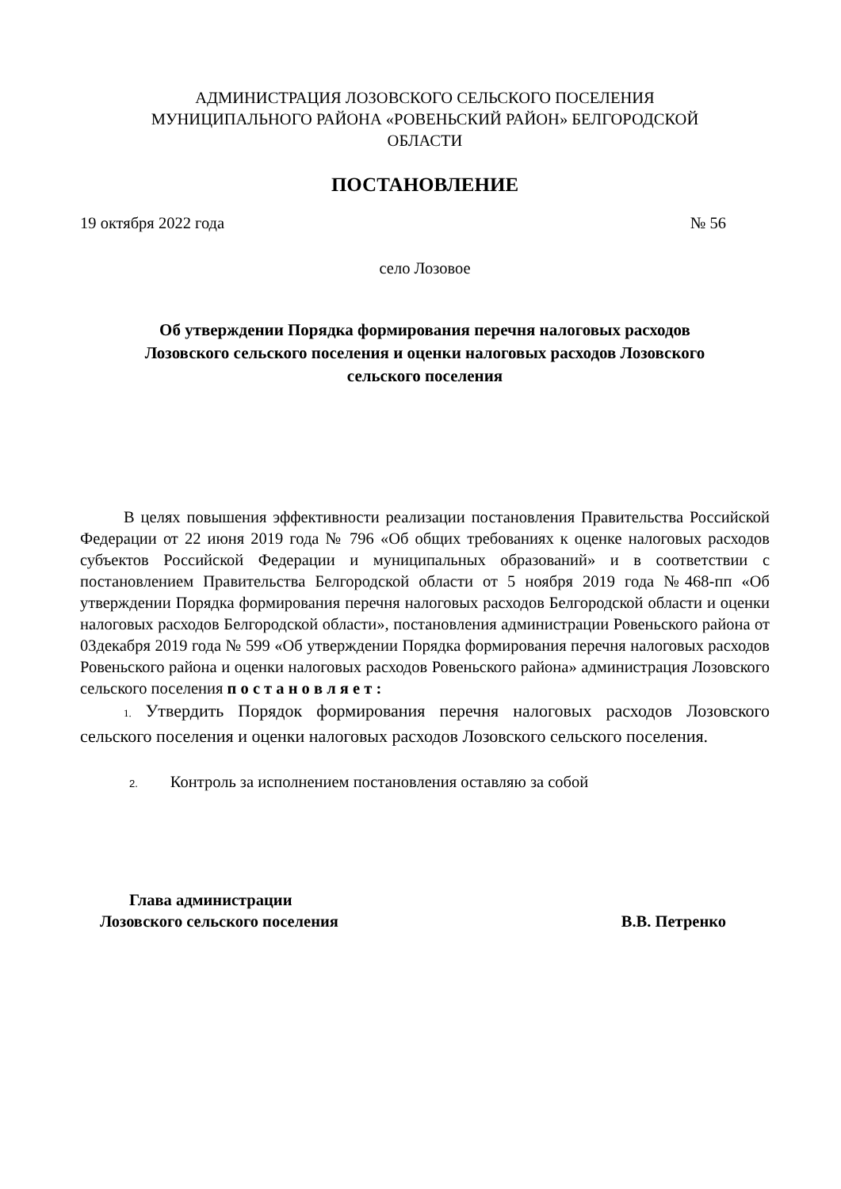АДМИНИСТРАЦИЯ ЛОЗОВСКОГО СЕЛЬСКОГО ПОСЕЛЕНИЯ
МУНИЦИПАЛЬНОГО РАЙОНА «РОВЕНЬСКИЙ РАЙОН» БЕЛГОРОДСКОЙ
ОБЛАСТИ
ПОСТАНОВЛЕНИЕ
19 октября 2022 года № 56
село Лозовое
Об утверждении Порядка формирования перечня налоговых расходов
Лозовского сельского поселения и оценки налоговых расходов Лозовского
сельского поселения
В целях повышения эффективности реализации постановления Правительства Российской Федерации от 22 июня 2019 года № 796 «Об общих требованиях к оценке налоговых расходов субъектов Российской Федерации и муниципальных образований» и в соответствии с постановлением Правительства Белгородской области от 5 ноября 2019 года №468-пп «Об утверждении Порядка формирования перечня налоговых расходов Белгородской области и оценки налоговых расходов Белгородской области», постановления администрации Ровеньского района от 03декабря 2019 года № 599 «Об утверждении Порядка формирования перечня налоговых расходов Ровеньского района и оценки налоговых расходов Ровеньского района» администрация Лозовского сельского поселения п о с т а н о в л я е т :
1. Утвердить Порядок формирования перечня налоговых расходов Лозовского сельского поселения и оценки налоговых расходов Лозовского сельского поселения.
2. Контроль за исполнением постановления оставляю за собой
Глава администрации
Лозовского сельского поселения В.В. Петренко